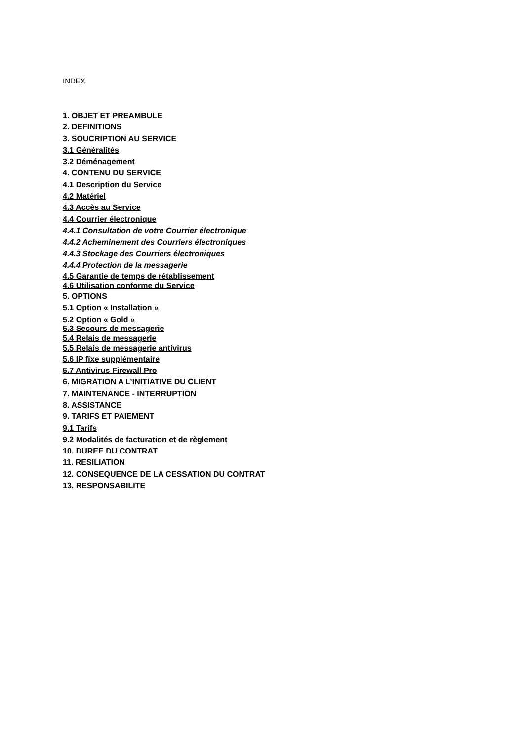INDEX
1. OBJET ET PREAMBULE
2. DEFINITIONS
3. SOUCRIPTION AU SERVICE
3.1 Généralités
3.2 Déménagement
4. CONTENU DU SERVICE
4.1 Description du Service
4.2 Matériel
4.3 Accès au Service
4.4 Courrier électronique
4.4.1 Consultation de votre Courrier électronique
4.4.2 Acheminement des Courriers électroniques
4.4.3 Stockage des Courriers électroniques
4.4.4 Protection de la messagerie
4.5 Garantie de temps de rétablissement
4.6 Utilisation conforme du Service
5. OPTIONS
5.1 Option « Installation »
5.2 Option « Gold »
5.3 Secours de messagerie
5.4 Relais de messagerie
5.5 Relais de messagerie antivirus
5.6 IP fixe supplémentaire
5.7 Antivirus Firewall Pro
6. MIGRATION A L’INITIATIVE DU CLIENT
7. MAINTENANCE - INTERRUPTION
8. ASSISTANCE
9. TARIFS ET PAIEMENT
9.1 Tarifs
9.2 Modalités de facturation et de règlement
10. DUREE DU CONTRAT
11. RESILIATION
12. CONSEQUENCE DE LA CESSATION DU CONTRAT
13. RESPONSABILITE